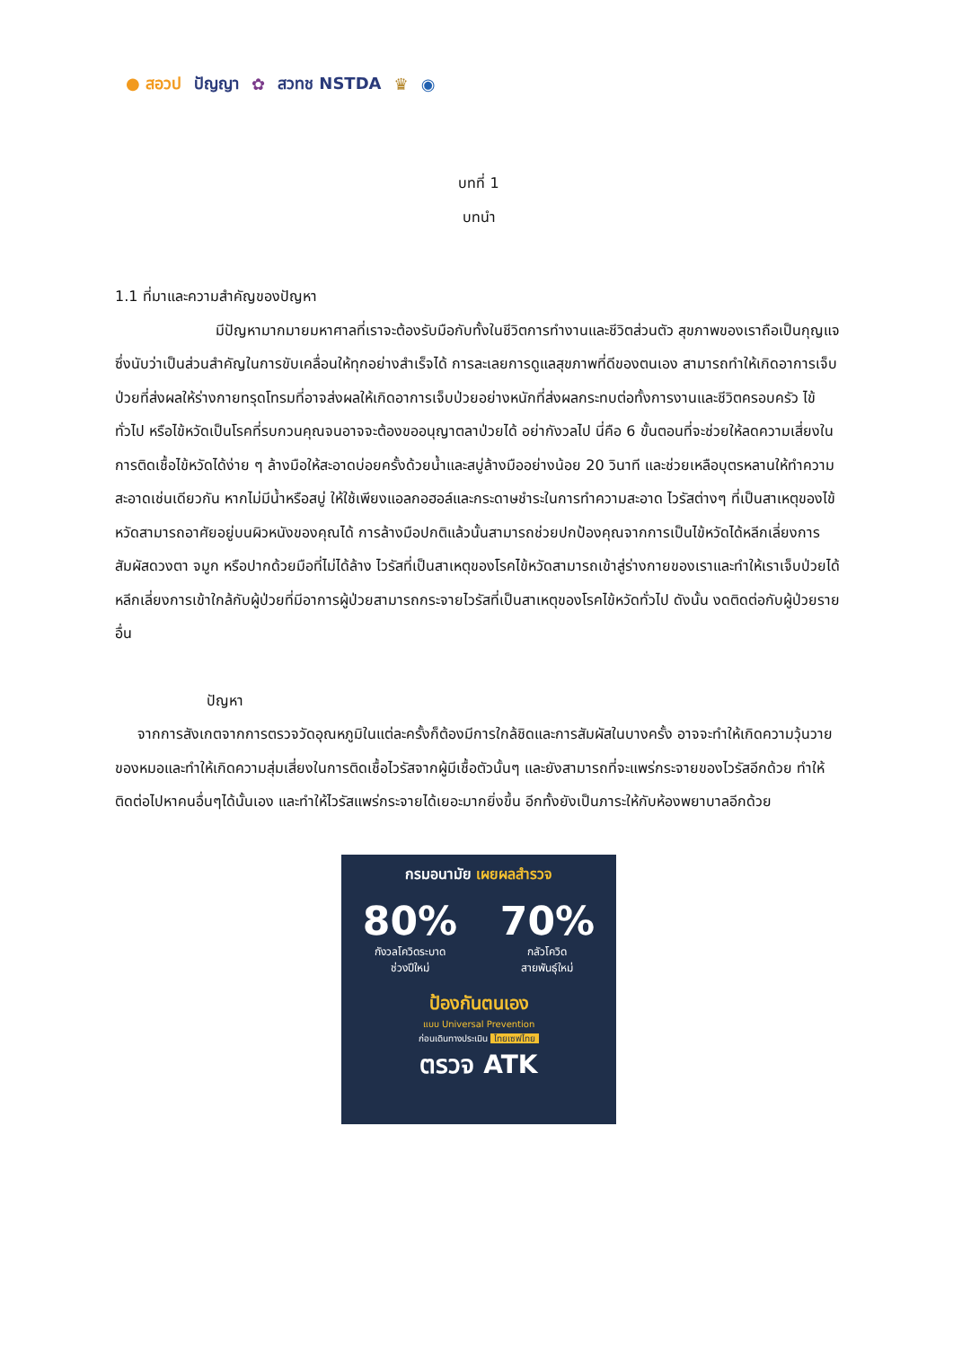● สอวป ปัญญา ✿ สวทช NSTDA ♛ ◉
บทที่ 1
บทนำ
1.1 ที่มาและความสำคัญของปัญหา
มีปัญหามากมายมหาศาลที่เราจะต้องรับมือกับทั้งในชีวิตการทำงานและชีวิตส่วนตัว สุขภาพของเราถือเป็นกุญแจซึ่งนับว่าเป็นส่วนสำคัญในการขับเคลื่อนให้ทุกอย่างสำเร็จได้ การละเลยการดูแลสุขภาพที่ดีของตนเอง สามารถทำให้เกิดอาการเจ็บป่วยที่ส่งผลให้ร่างกายทรุดโทรมที่อาจส่งผลให้เกิดอาการเจ็บป่วยอย่างหนักที่ส่งผลกระทบต่อทั้งการงานและชีวิตครอบครัว ไข้ทั่วไป หรือไข้หวัดเป็นโรคที่รบกวนคุณจนอาจจะต้องขออนุญาตลาป่วยได้ อย่ากังวลไป นี่คือ 6 ขั้นตอนที่จะช่วยให้ลดความเสี่ยงในการติดเชื้อไข้หวัดได้ง่าย ๆ ล้างมือให้สะอาดบ่อยครั้งด้วยน้ำและสบู่ล้างมืออย่างน้อย 20 วินาที และช่วยเหลือบุตรหลานให้ทำความสะอาดเช่นเดียวกัน หากไม่มีน้ำหรือสบู่ ให้ใช้เพียงแอลกอฮอล์และกระดาษชำระในการทำความสะอาด ไวรัสต่างๆ ที่เป็นสาเหตุของไข้หวัดสามารถอาศัยอยู่บนผิวหนังของคุณได้ การล้างมือปกติแล้วนั้นสามารถช่วยปกป้องคุณจากการเป็นไข้หวัดได้หลีกเลี่ยงการสัมผัสดวงตา จมูก หรือปากด้วยมือที่ไม่ได้ล้าง ไวรัสที่เป็นสาเหตุของโรคไข้หวัดสามารถเข้าสู่ร่างกายของเราและทำให้เราเจ็บป่วยได้หลีกเลี่ยงการเข้าใกล้กับผู้ป่วยที่มีอาการผู้ป่วยสามารถกระจายไวรัสที่เป็นสาเหตุของโรคไข้หวัดทั่วไป ดังนั้น งดติดต่อกับผู้ป่วยรายอื่น
ปัญหา
จากการสังเกตจากการตรวจวัดอุณหภูมิในแต่ละครั้งก็ต้องมีการใกล้ชิดและการสัมผัสในบางครั้ง อาจจะทำให้เกิดความวุ้นวายของหมอและทำให้เกิดความสุ่มเสี่ยงในการติดเชื้อไวรัสจากผู้มีเชื้อตัวนั้นๆ และยังสามารถที่จะแพร่กระจายของไวรัสอีกด้วย ทำให้ติดต่อไปหาคนอื่นๆได้นั้นเอง และทำให้ไวรัสแพร่กระจายได้เยอะมากยิ่งขึ้น อีกทั้งยังเป็นภาระให้กับห้องพยาบาลอีกด้วย
กรมอนามัย เผยผลสำรวจ
80%
กังวลโควิดระบาด
ช่วงปีใหม่
70%
กลัวโควิด
สายพันธุ์ใหม่
ป้องกันตนเอง
แบบ Universal Prevention
ก่อนเดินทางประเมิน ไทยเซฟไทย
ตรวจ ATK